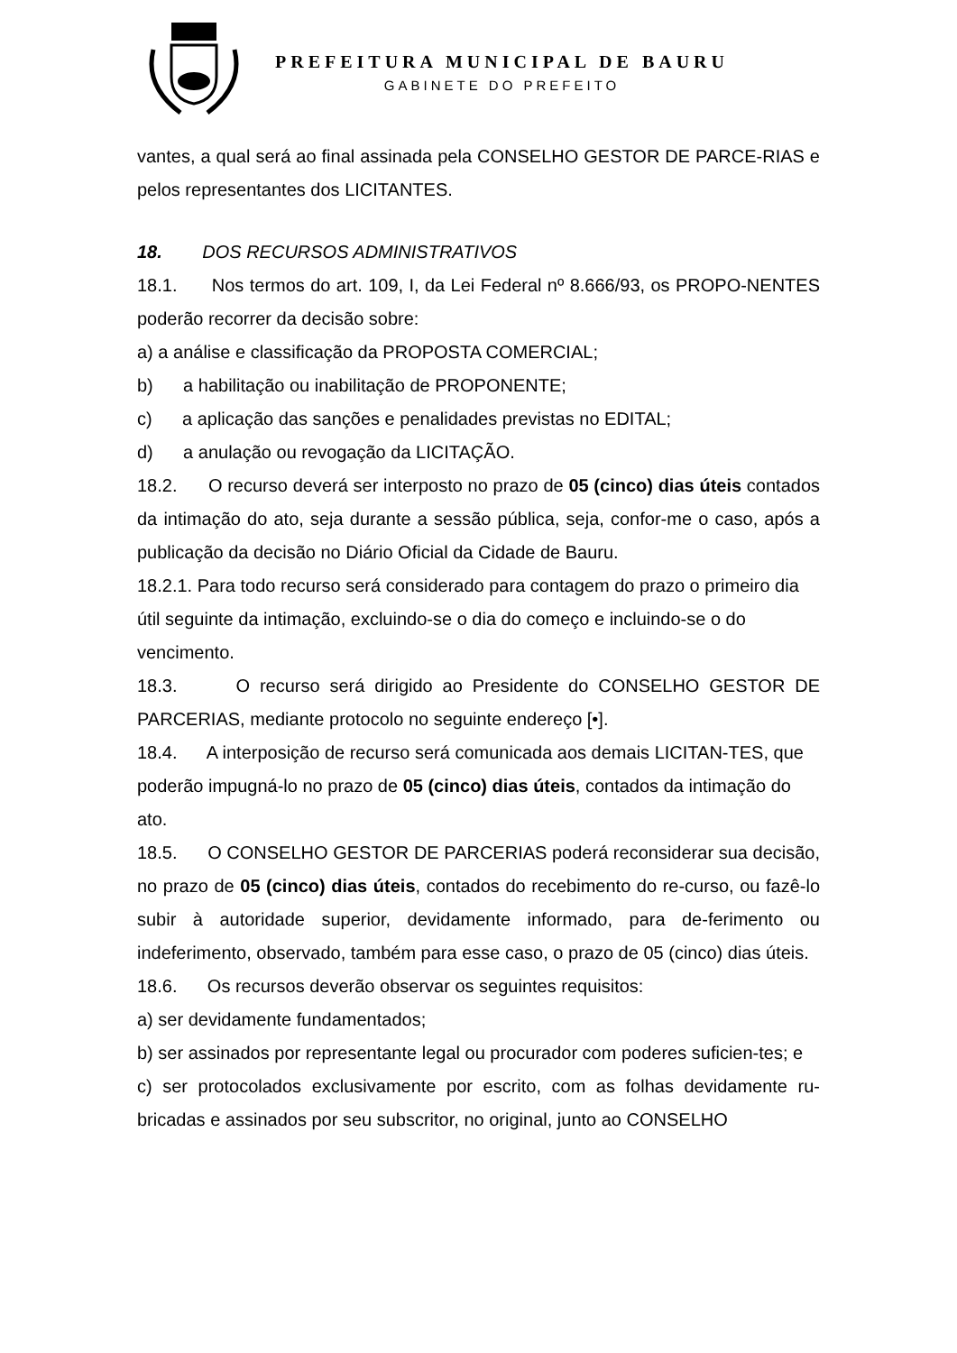PREFEITURA MUNICIPAL DE BAURU
GABINETE DO PREFEITO
vantes, a qual será ao final assinada pela CONSELHO GESTOR DE PARCE-RIAS e pelos representantes dos LICITANTES.
18. DOS RECURSOS ADMINISTRATIVOS
18.1. Nos termos do art. 109, I, da Lei Federal nº 8.666/93, os PROPO-NENTES poderão recorrer da decisão sobre:
a) a análise e classificação da PROPOSTA COMERCIAL;
b) a habilitação ou inabilitação de PROPONENTE;
c) a aplicação das sanções e penalidades previstas no EDITAL;
d) a anulação ou revogação da LICITAÇÃO.
18.2. O recurso deverá ser interposto no prazo de 05 (cinco) dias úteis contados da intimação do ato, seja durante a sessão pública, seja, confor-me o caso, após a publicação da decisão no Diário Oficial da Cidade de Bauru.
18.2.1. Para todo recurso será considerado para contagem do prazo o primeiro dia útil seguinte da intimação, excluindo-se o dia do começo e incluindo-se o do vencimento.
18.3. O recurso será dirigido ao Presidente do CONSELHO GESTOR DE PARCERIAS, mediante protocolo no seguinte endereço [•].
18.4. A interposição de recurso será comunicada aos demais LICITAN-TES, que poderão impugná-lo no prazo de 05 (cinco) dias úteis, contados da intimação do ato.
18.5. O CONSELHO GESTOR DE PARCERIAS poderá reconsiderar sua decisão, no prazo de 05 (cinco) dias úteis, contados do recebimento do re-curso, ou fazê-lo subir à autoridade superior, devidamente informado, para de-ferimento ou indeferimento, observado, também para esse caso, o prazo de 05 (cinco) dias úteis.
18.6. Os recursos deverão observar os seguintes requisitos:
a) ser devidamente fundamentados;
b) ser assinados por representante legal ou procurador com poderes suficien-tes; e
c) ser protocolados exclusivamente por escrito, com as folhas devidamente ru-bricadas e assinados por seu subscritor, no original, junto ao CONSELHO